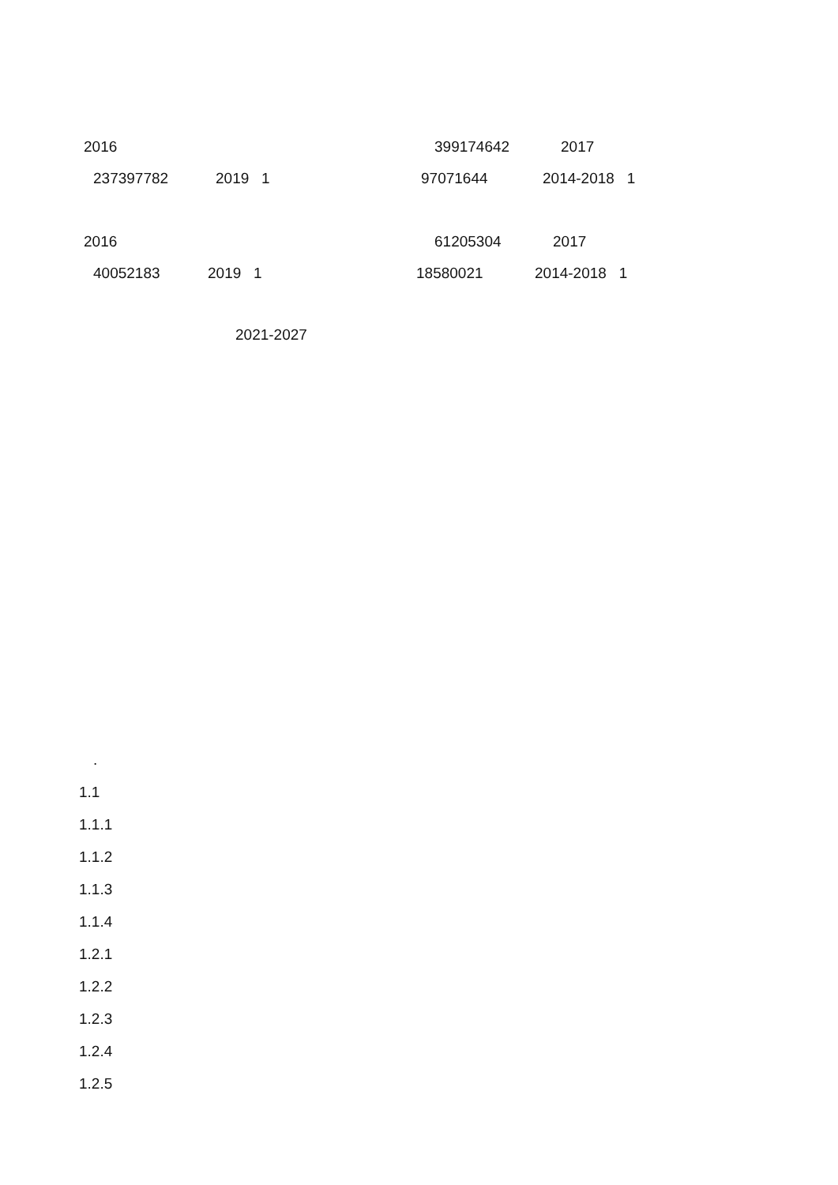2016 399174642 2017
237397782 2019 1 97071644 2014-2018 1
2016 61205304 2017
40052183 2019 1 18580021 2014-2018 1
2021-2027
.
1.1
1.1.1
1.1.2
1.1.3
1.1.4
1.2.1
1.2.2
1.2.3
1.2.4
1.2.5